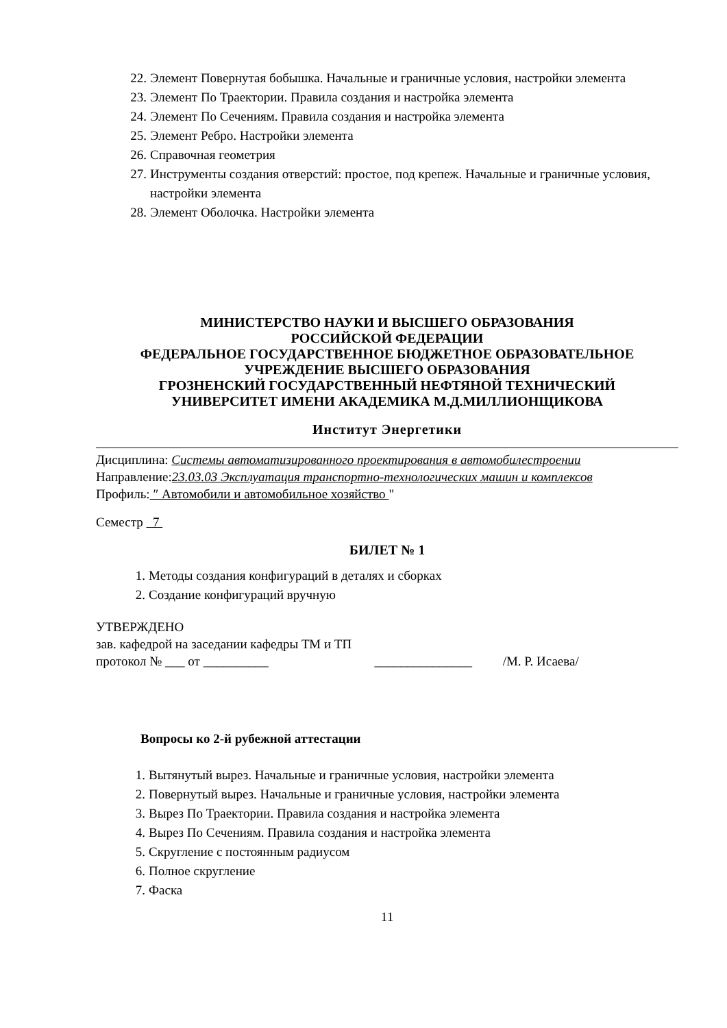22. Элемент Повернутая бобышка. Начальные и граничные условия, настройки элемента
23. Элемент По Траектории. Правила создания и настройка элемента
24. Элемент По Сечениям. Правила создания и настройка элемента
25. Элемент Ребро. Настройки элемента
26. Справочная геометрия
27. Инструменты создания отверстий: простое, под крепеж. Начальные и граничные условия, настройки элемента
28. Элемент Оболочка. Настройки элемента
МИНИСТЕРСТВО НАУКИ И ВЫСШЕГО ОБРАЗОВАНИЯ
РОССИЙСКОЙ ФЕДЕРАЦИИ
ФЕДЕРАЛЬНОЕ ГОСУДАРСТВЕННОЕ БЮДЖЕТНОЕ ОБРАЗОВАТЕЛЬНОЕ
УЧРЕЖДЕНИЕ ВЫСШЕГО ОБРАЗОВАНИЯ
ГРОЗНЕНСКИЙ ГОСУДАРСТВЕННЫЙ НЕФТЯНОЙ ТЕХНИЧЕСКИЙ
УНИВЕРСИТЕТ ИМЕНИ АКАДЕМИКА М.Д.МИЛЛИОНЩИКОВА
Институт Энергетики
Дисциплина: Системы автоматизированного проектирования в автомобилестроении
Направление:23.03.03 Эксплуатация транспортно-технологических машин и комплексов
Профиль: ″ Автомобили и автомобильное хозяйство "
Семестр 7
БИЛЕТ № 1
1. Методы создания конфигураций в деталях и сборках
2. Создание конфигураций вручную
УТВЕРЖДЕНО
зав. кафедрой на заседании кафедры ТМ и ТП
протокол № ___ от __________ _______________ /М. Р. Исаева/
Вопросы ко 2-й рубежной аттестации
1. Вытянутый вырез. Начальные и граничные условия, настройки элемента
2. Повернутый вырез. Начальные и граничные условия, настройки элемента
3. Вырез По Траектории. Правила создания и настройка элемента
4. Вырез По Сечениям. Правила создания и настройка элемента
5. Скругление с постоянным радиусом
6. Полное скругление
7. Фаска
11